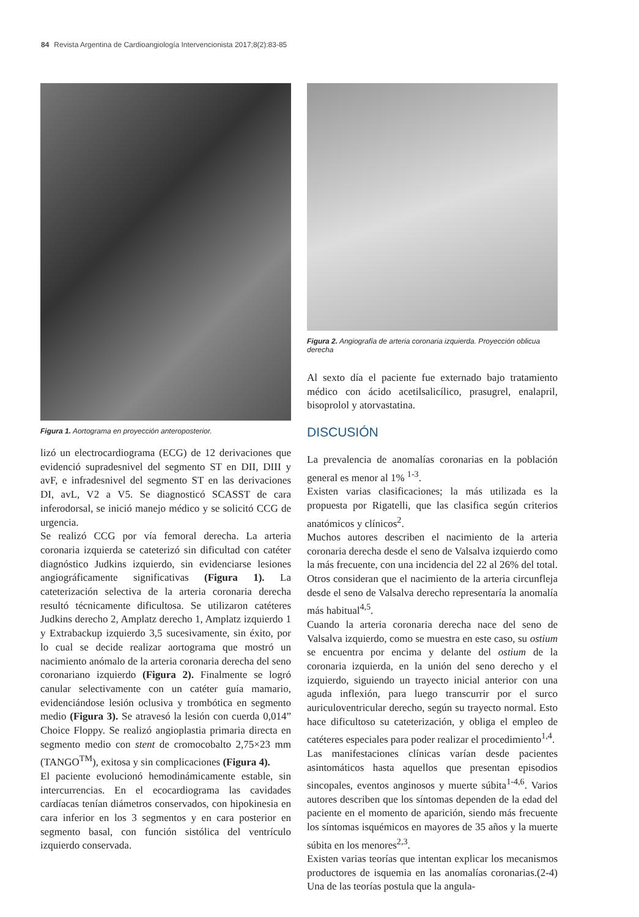84 Revista Argentina de Cardioangiología Intervencionista 2017;8(2):83-85
Figura 1. Aortograma en proyección anteroposterior.
lizó un electrocardiograma (ECG) de 12 derivaciones que evidenció supradesnivel del segmento ST en DII, DIII y avF, e infradesnivel del segmento ST en las derivaciones DI, avL, V2 a V5. Se diagnosticó SCASST de cara inferodorsal, se inició manejo médico y se solicitó CCG de urgencia.
Se realizó CCG por vía femoral derecha. La arteria coronaria izquierda se cateterizó sin dificultad con catéter diagnóstico Judkins izquierdo, sin evidenciarse lesiones angiográficamente significativas (Figura 1). La cateterización selectiva de la arteria coronaria derecha resultó técnicamente dificultosa. Se utilizaron catéteres Judkins derecho 2, Amplatz derecho 1, Amplatz izquierdo 1 y Extrabackup izquierdo 3,5 sucesivamente, sin éxito, por lo cual se decide realizar aortograma que mostró un nacimiento anómalo de la arteria coronaria derecha del seno coronariano izquierdo (Figura 2). Finalmente se logró canular selectivamente con un catéter guía mamario, evidenciándose lesión oclusiva y trombótica en segmento medio (Figura 3). Se atravesó la lesión con cuerda 0,014” Choice Floppy. Se realizó angioplastia primaria directa en segmento medio con stent de cromocobalto 2,75×23 mm (TANGO<sup>TM</sup>), exitosa y sin complicaciones (Figura 4).
El paciente evolucionó hemodinámicamente estable, sin intercurrencias. En el ecocardiograma las cavidades cardíacas tenían diámetros conservados, con hipokinesia en cara inferior en los 3 segmentos y en cara posterior en segmento basal, con función sistólica del ventrículo izquierdo conservada.
Figura 2. Angiografía de arteria coronaria izquierda. Proyección oblicua derecha
Al sexto día el paciente fue externado bajo tratamiento médico con ácido acetilsalicílico, prasugrel, enalapril, bisoprolol y atorvastatina.
DISCUSIÓN
La prevalencia de anomalías coronarias en la población general es menor al 1% <sup>1-3</sup>.
Existen varias clasificaciones; la más utilizada es la propuesta por Rigatelli, que las clasifica según criterios anatómicos y clínicos<sup>2</sup>.
Muchos autores describen el nacimiento de la arteria coronaria derecha desde el seno de Valsalva izquierdo como la más frecuente, con una incidencia del 22 al 26% del total. Otros consideran que el nacimiento de la arteria circunfleja desde el seno de Valsalva derecho representaría la anomalía más habitual<sup>4,5</sup>.
Cuando la arteria coronaria derecha nace del seno de Valsalva izquierdo, como se muestra en este caso, su ostium se encuentra por encima y delante del ostium de la coronaria izquierda, en la unión del seno derecho y el izquierdo, siguiendo un trayecto inicial anterior con una aguda inflexión, para luego transcurrir por el surco auriculoventricular derecho, según su trayecto normal. Esto hace dificultoso su cateterización, y obliga el empleo de catéteres especiales para poder realizar el procedimiento<sup>1,4</sup>.
Las manifestaciones clínicas varían desde pacientes asintomáticos hasta aquellos que presentan episodios sincopales, eventos anginosos y muerte súbita<sup>1-4,6</sup>. Varios autores describen que los síntomas dependen de la edad del paciente en el momento de aparición, siendo más frecuente los síntomas isquémicos en mayores de 35 años y la muerte súbita en los menores<sup>2,3</sup>.
Existen varias teorías que intentan explicar los mecanismos productores de isquemia en las anomalías coronarias.(2-4) Una de las teorías postula que la angula-